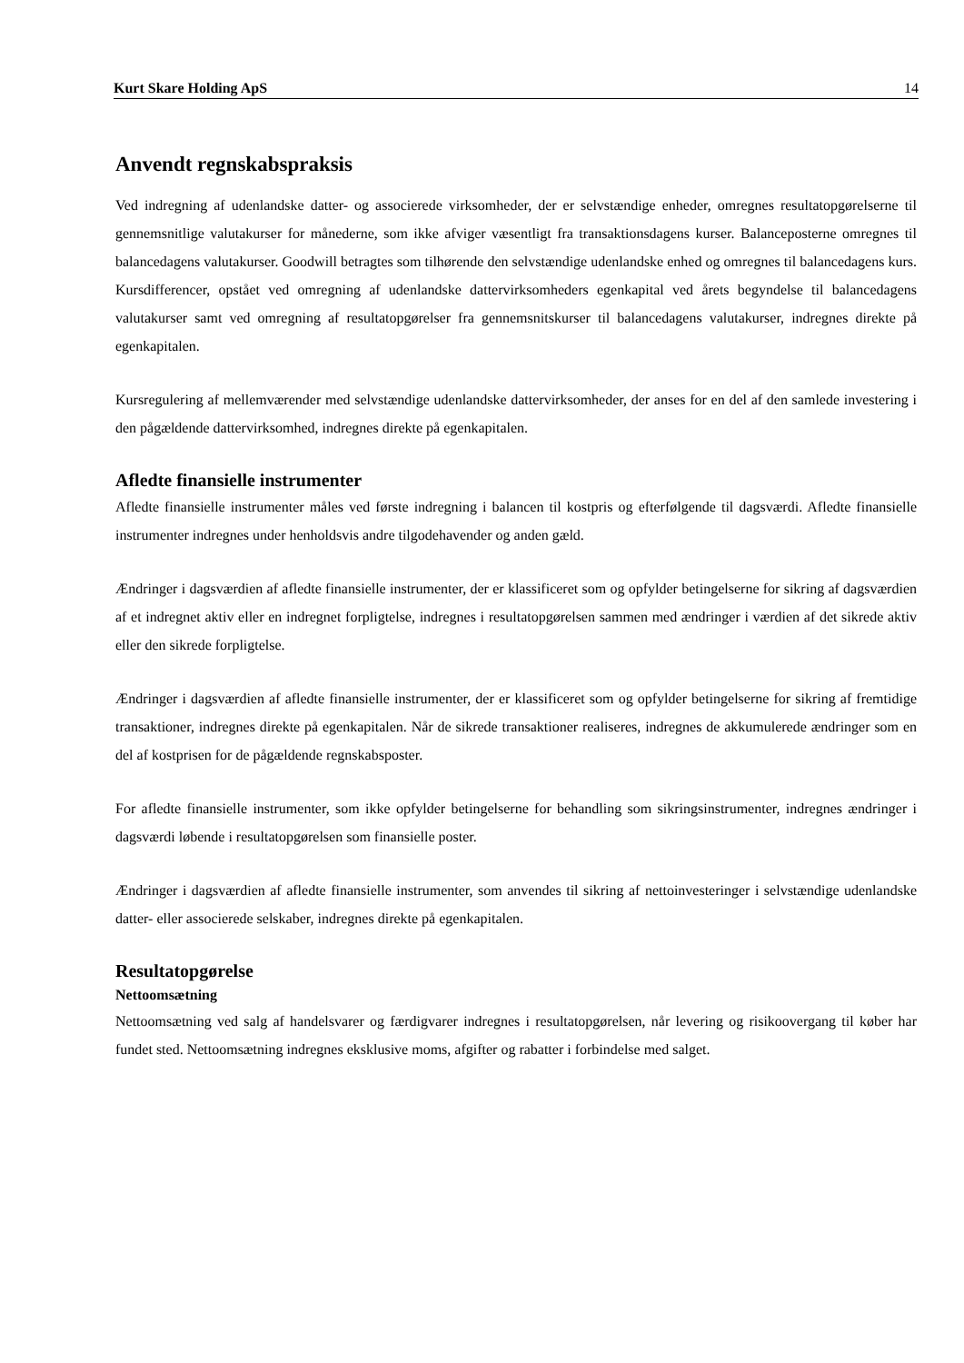Kurt Skare Holding ApS 14
Anvendt regnskabspraksis
Ved indregning af udenlandske datter- og associerede virksomheder, der er selvstændige enheder, omregnes resultatopgørelserne til gennemsnitlige valutakurser for månederne, som ikke afviger væsentligt fra transaktionsdagens kurser. Balanceposterne omregnes til balancedagens valutakurser. Goodwill betragtes som tilhørende den selvstændige udenlandske enhed og omregnes til balancedagens kurs. Kursdifferencer, opstået ved omregning af udenlandske dattervirksomheders egenkapital ved årets begyndelse til balancedagens valutakurser samt ved omregning af resultatopgørelser fra gennemsnitskurser til balancedagens valutakurser, indregnes direkte på egenkapitalen.
Kursregulering af mellemværender med selvstændige udenlandske dattervirksomheder, der anses for en del af den samlede investering i den pågældende dattervirksomhed, indregnes direkte på egenkapitalen.
Afledte finansielle instrumenter
Afledte finansielle instrumenter måles ved første indregning i balancen til kostpris og efterfølgende til dagsværdi. Afledte finansielle instrumenter indregnes under henholdsvis andre tilgodehavender og anden gæld.
Ændringer i dagsværdien af afledte finansielle instrumenter, der er klassificeret som og opfylder betingelserne for sikring af dagsværdien af et indregnet aktiv eller en indregnet forpligtelse, indregnes i resultatopgørelsen sammen med ændringer i værdien af det sikrede aktiv eller den sikrede forpligtelse.
Ændringer i dagsværdien af afledte finansielle instrumenter, der er klassificeret som og opfylder betingelserne for sikring af fremtidige transaktioner, indregnes direkte på egenkapitalen. Når de sikrede transaktioner realiseres, indregnes de akkumulerede ændringer som en del af kostprisen for de pågældende regnskabsposter.
For afledte finansielle instrumenter, som ikke opfylder betingelserne for behandling som sikringsinstrumenter, indregnes ændringer i dagsværdi løbende i resultatopgørelsen som finansielle poster.
Ændringer i dagsværdien af afledte finansielle instrumenter, som anvendes til sikring af nettoinvesteringer i selvstændige udenlandske datter- eller associerede selskaber, indregnes direkte på egenkapitalen.
Resultatopgørelse
Nettoomsætning
Nettoomsætning ved salg af handelsvarer og færdigvarer indregnes i resultatopgørelsen, når levering og risikoovergang til køber har fundet sted. Nettoomsætning indregnes eksklusive moms, afgifter og rabatter i forbindelse med salget.